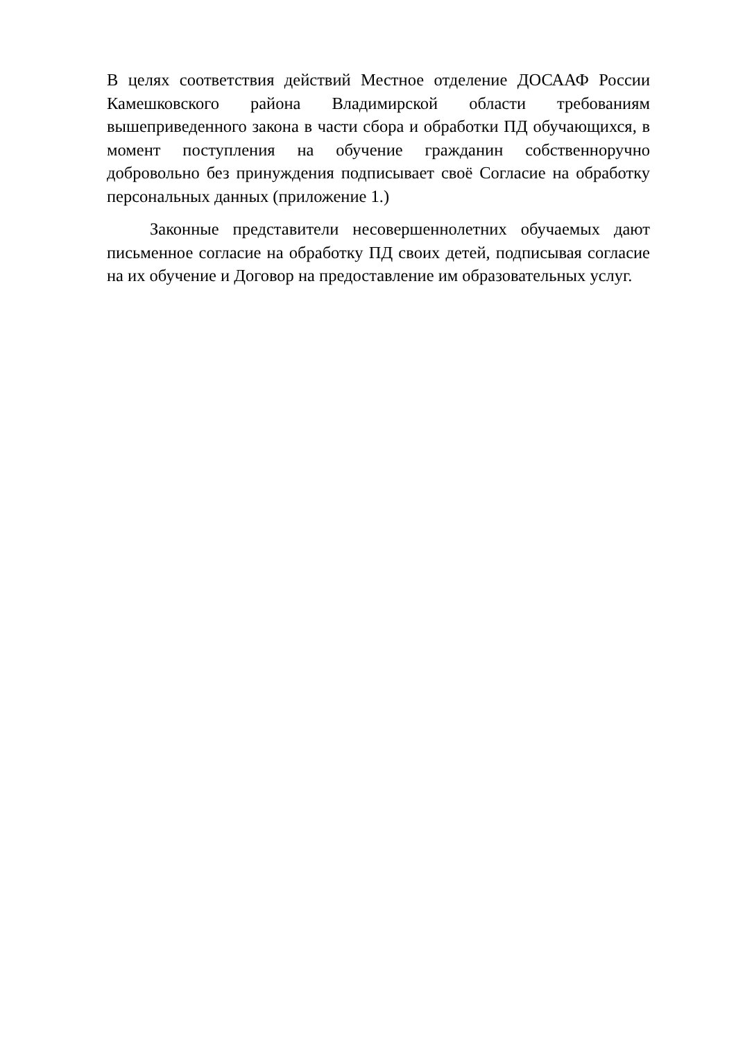В целях соответствия действий Местное отделение ДОСААФ России Камешковского района Владимирской области требованиям вышеприведенного закона в части сбора и обработки ПД обучающихся, в момент поступления на обучение гражданин собственноручно добровольно без принуждения подписывает своё Согласие на обработку персональных данных (приложение 1.)
Законные представители несовершеннолетних обучаемых дают письменное согласие на обработку ПД своих детей, подписывая согласие на их обучение и Договор на предоставление им образовательных услуг.